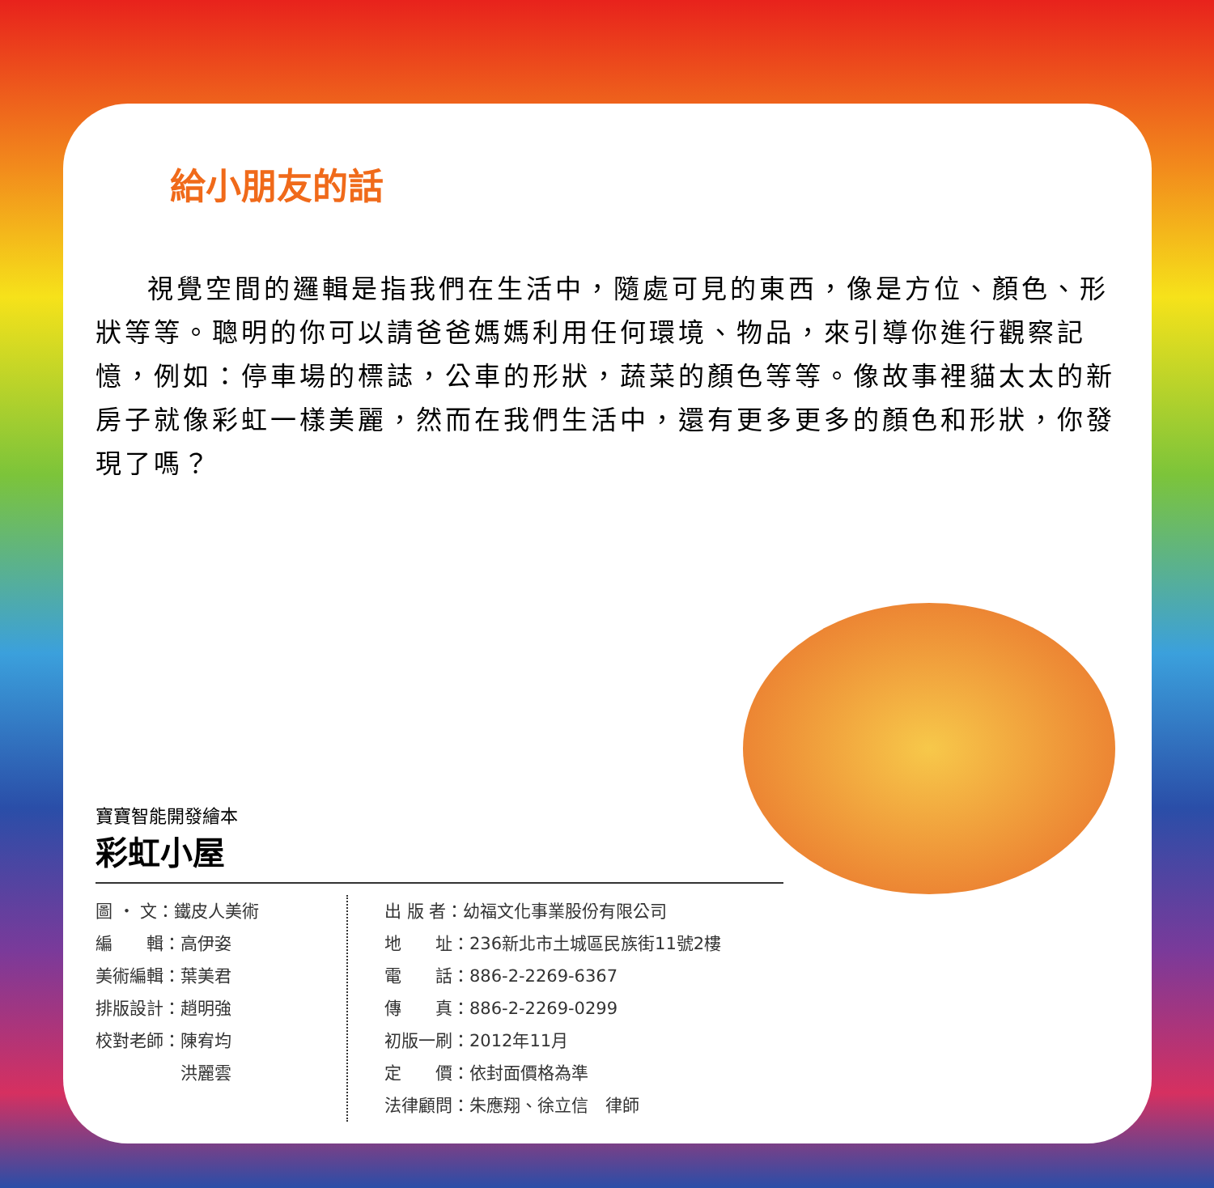給小朋友的話
視覺空間的邏輯是指我們在生活中，隨處可見的東西，像是方位、顏色、形狀等等。聰明的你可以請爸爸媽媽利用任何環境、物品，來引導你進行觀察記憶，例如：停車場的標誌，公車的形狀，蔬菜的顏色等等。像故事裡貓太太的新房子就像彩虹一樣美麗，然而在我們生活中，還有更多更多的顏色和形狀，你發現了嗎？
寶寶智能開發繪本
彩虹小屋
圖 ・ 文：鐵皮人美術
編　　輯：高伊姿
美術編輯：葉美君
排版設計：趙明強
校對老師：陳宥均
　　　　　洪麗雲
出 版 者：幼福文化事業股份有限公司
地　　址：236新北市土城區民族街11號2樓
電　　話：886-2-2269-6367
傳　　真：886-2-2269-0299
初版一刷：2012年11月
定　　價：依封面價格為準
法律顧問：朱應翔、徐立信　律師